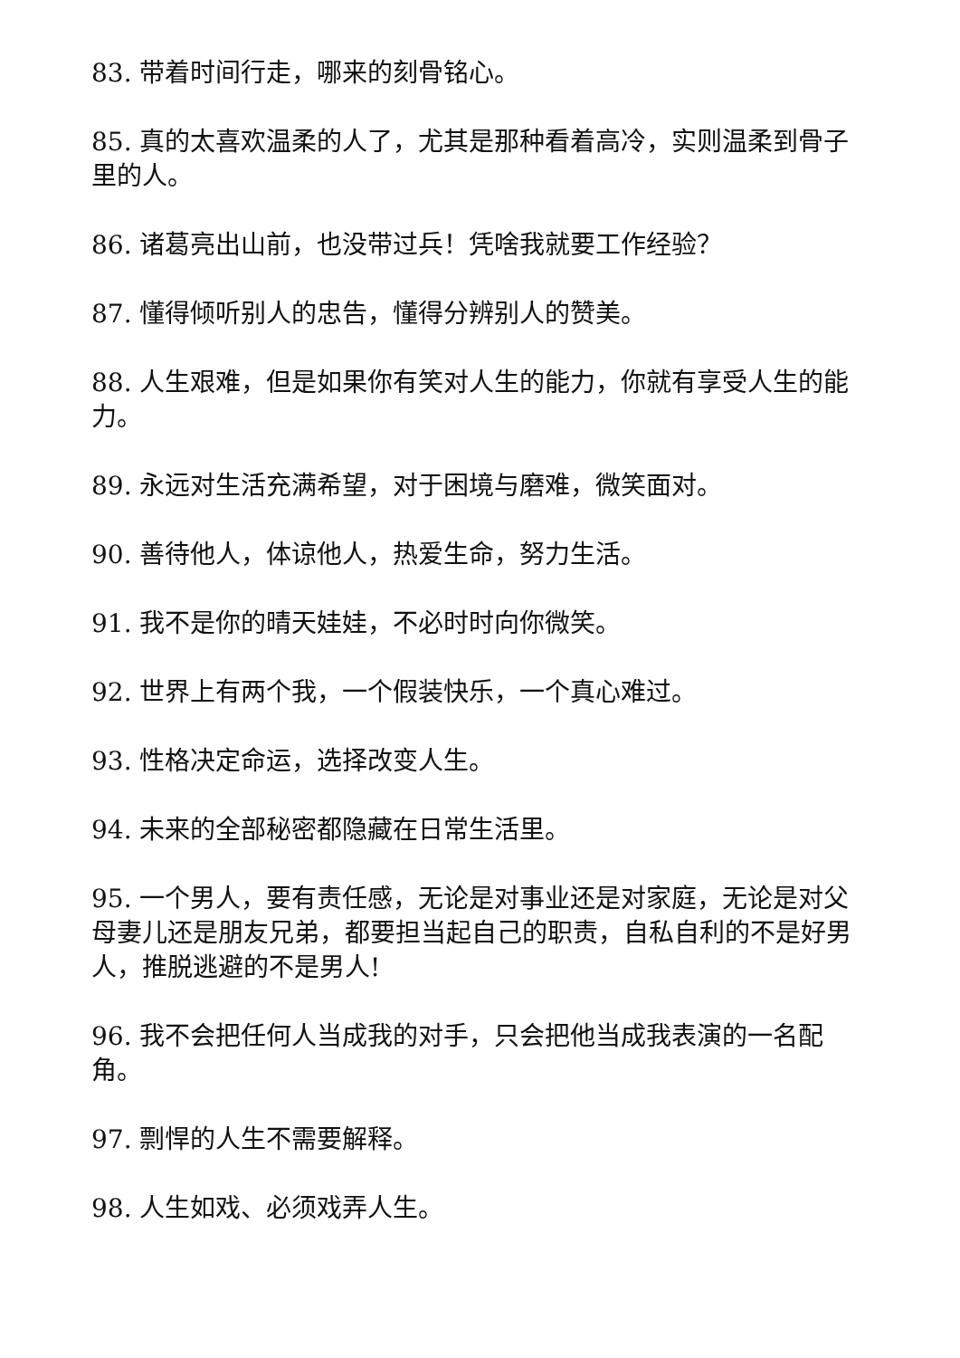83. 带着时间行走，哪来的刻骨铭心。
85. 真的太喜欢温柔的人了，尤其是那种看着高冷，实则温柔到骨子里的人。
86. 诸葛亮出山前，也没带过兵！凭啥我就要工作经验？
87. 懂得倾听别人的忠告，懂得分辨别人的赞美。
88. 人生艰难，但是如果你有笑对人生的能力，你就有享受人生的能力。
89. 永远对生活充满希望，对于困境与磨难，微笑面对。
90. 善待他人，体谅他人，热爱生命，努力生活。
91. 我不是你的晴天娃娃，不必时时向你微笑。
92. 世界上有两个我，一个假装快乐，一个真心难过。
93. 性格决定命运，选择改变人生。
94. 未来的全部秘密都隐藏在日常生活里。
95. 一个男人，要有责任感，无论是对事业还是对家庭，无论是对父母妻儿还是朋友兄弟，都要担当起自己的职责，自私自利的不是好男人，推脱逃避的不是男人!
96. 我不会把任何人当成我的对手，只会把他当成我表演的一名配角。
97. 剽悍的人生不需要解释。
98. 人生如戏、必须戏弄人生。